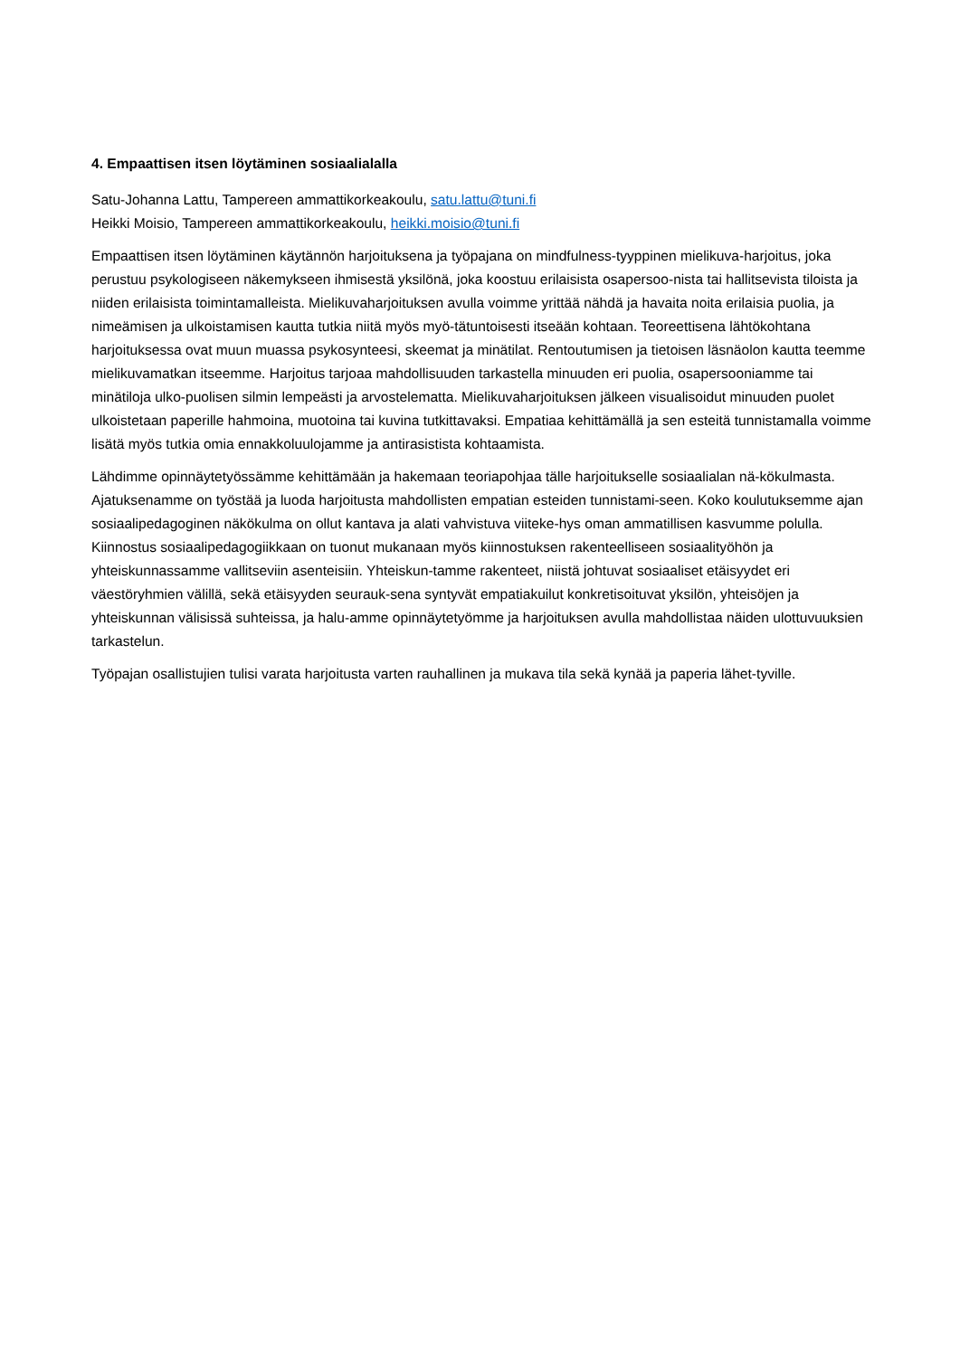4. Empaattisen itsen löytäminen sosiaalialalla
Satu-Johanna Lattu, Tampereen ammattikorkeakoulu, satu.lattu@tuni.fi
Heikki Moisio, Tampereen ammattikorkeakoulu, heikki.moisio@tuni.fi
Empaattisen itsen löytäminen käytännön harjoituksena ja työpajana on mindfulness-tyyppinen mielikuva-harjoitus, joka perustuu psykologiseen näkemykseen ihmisestä yksilönä, joka koostuu erilaisista osapersoo-nista tai hallitsevista tiloista ja niiden erilaisista toimintamalleista. Mielikuvaharjoituksen avulla voimme yrittää nähdä ja havaita noita erilaisia puolia, ja nimeämisen ja ulkoistamisen kautta tutkia niitä myös myö-tätuntoisesti itseään kohtaan. Teoreettisena lähtökohtana harjoituksessa ovat muun muassa psykosynteesi, skeemat ja minätilat. Rentoutumisen ja tietoisen läsnäolon kautta teemme mielikuvamatkan itseemme. Harjoitus tarjoaa mahdollisuuden tarkastella minuuden eri puolia, osapersooniamme tai minätiloja ulko-puolisen silmin lempeästi ja arvostelematta. Mielikuvaharjoituksen jälkeen visualisoidut minuuden puolet ulkoistetaan paperille hahmoina, muotoina tai kuvina tutkittavaksi. Empatiaa kehittämällä ja sen esteitä tunnistamalla voimme lisätä myös tutkia omia ennakkoluulojamme ja antirasistista kohtaamista.
Lähdimme opinnäytetyössämme kehittämään ja hakemaan teoriapohjaa tälle harjoitukselle sosiaalialan nä-kökulmasta. Ajatuksenamme on työstää ja luoda harjoitusta mahdollisten empatian esteiden tunnistami-seen. Koko koulutuksemme ajan sosiaalipedagoginen näkökulma on ollut kantava ja alati vahvistuva viiteke-hys oman ammatillisen kasvumme polulla. Kiinnostus sosiaalipedagogiikkaan on tuonut mukanaan myös kiinnostuksen rakenteelliseen sosiaalityöhön ja yhteiskunnassamme vallitseviin asenteisiin. Yhteiskun-tamme rakenteet, niistä johtuvat sosiaaliset etäisyydet eri väestöryhmien välillä, sekä etäisyyden seurauk-sena syntyvät empatiakuilut konkretisoituvat yksilön, yhteisöjen ja yhteiskunnan välisissä suhteissa, ja halu-amme opinnäytetyömme ja harjoituksen avulla mahdollistaa näiden ulottuvuuksien tarkastelun.
Työpajan osallistujien tulisi varata harjoitusta varten rauhallinen ja mukava tila sekä kynää ja paperia lähet-tyville.